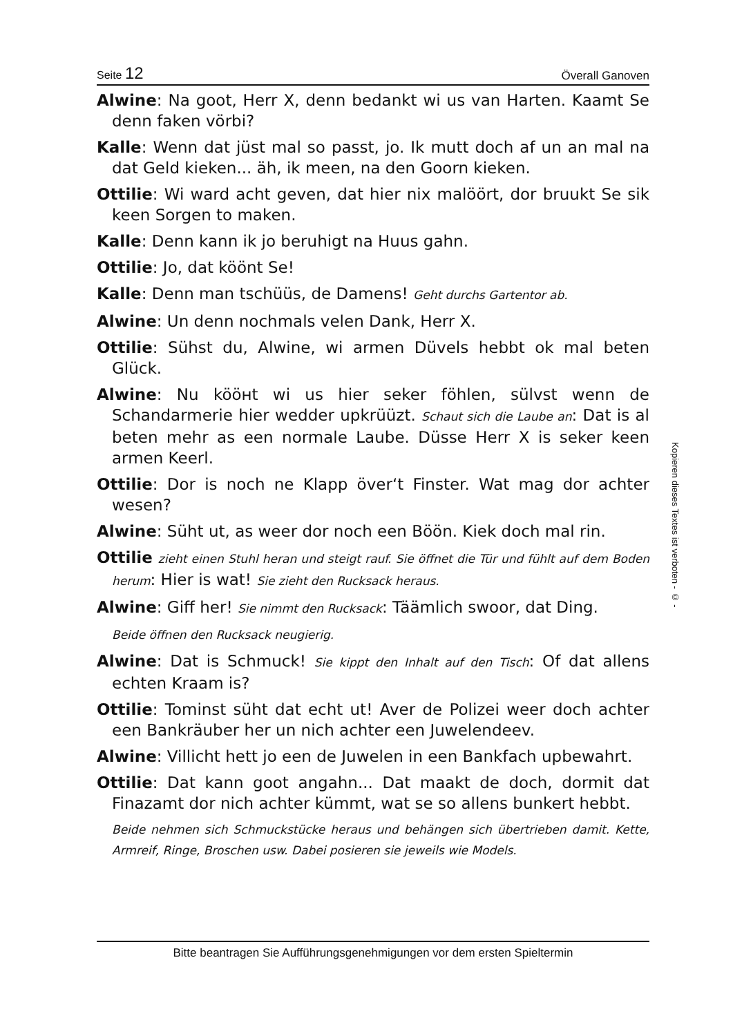Seite 12 Överall Ganoven
Alwine: Na goot, Herr X, denn bedankt wi us van Harten. Kaamt Se denn faken vörbi?
Kalle: Wenn dat jüst mal so passt, jo. Ik mutt doch af un an mal na dat Geld kieken... äh, ik meen, na den Goorn kieken.
Ottilie: Wi ward acht geven, dat hier nix malöört, dor bruukt Se sik keen Sorgen to maken.
Kalle: Denn kann ik jo beruhigt na Huus gahn.
Ottilie: Jo, dat köönt Se!
Kalle: Denn man tschüüs, de Damens! Geht durchs Gartentor ab.
Alwine: Un denn nochmals velen Dank, Herr X.
Ottilie: Sühst du, Alwine, wi armen Düvels hebbt ok mal beten Glück.
Alwine: Nu kööнt wi us hier seker föhlen, sülvst wenn de Schandarmerie hier wedder upkrüüzt. Schaut sich die Laube an: Dat is al beten mehr as een normale Laube. Düsse Herr X is seker keen armen Keerl.
Ottilie: Dor is noch ne Klapp över‘t Finster. Wat mag dor achter wesen?
Alwine: Süht ut, as weer dor noch een Böön. Kiek doch mal rin.
Ottilie zieht einen Stuhl heran und steigt rauf. Sie öffnet die Tür und fühlt auf dem Boden herum: Hier is wat! Sie zieht den Rucksack heraus.
Alwine: Giff her! Sie nimmt den Rucksack: Täämlich swoor, dat Ding.
Beide öffnen den Rucksack neugierig.
Alwine: Dat is Schmuck! Sie kippt den Inhalt auf den Tisch: Of dat allens echten Kraam is?
Ottilie: Tominst süht dat echt ut! Aver de Polizei weer doch achter een Bankräuber her un nich achter een Juwelendeev.
Alwine: Villicht hett jo een de Juwelen in een Bankfach upbewahrt.
Ottilie: Dat kann goot angahn... Dat maakt de doch, dormit dat Finazamt dor nich achter kümmt, wat se so allens bunkert hebbt.
Beide nehmen sich Schmuckstücke heraus und behängen sich übertrieben damit. Kette, Armreif, Ringe, Broschen usw. Dabei posieren sie jeweils wie Models.
Kopieren dieses Textes ist verboten - © -
Bitte beantragen Sie Aufführungsgenehmigungen vor dem ersten Spieltermin